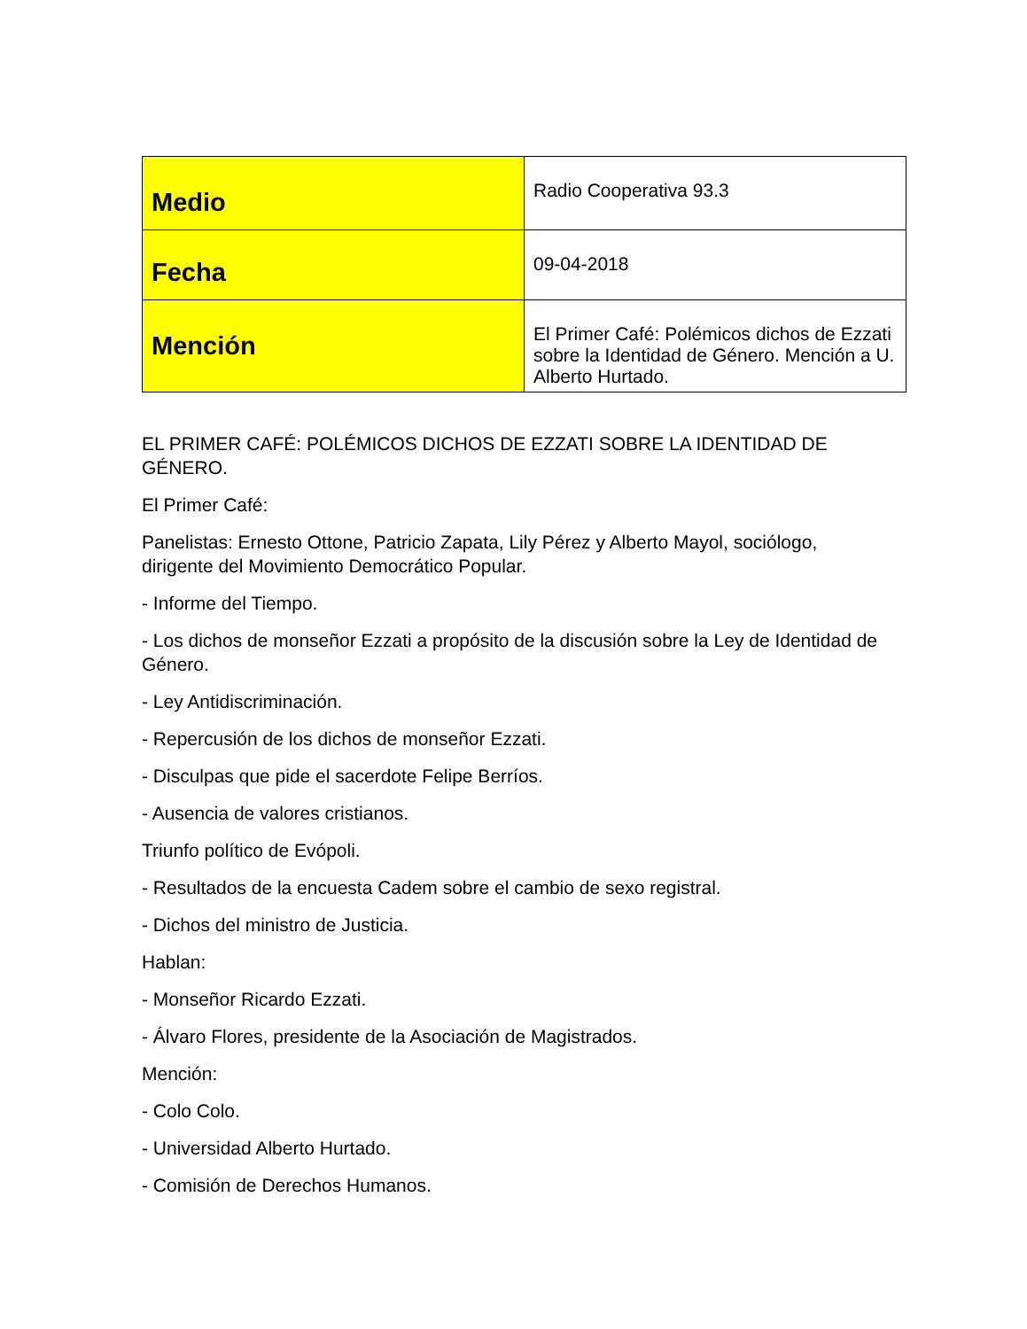| Medio | Radio Cooperativa 93.3 |
| Fecha | 09-04-2018 |
| Mención | El Primer Café: Polémicos dichos de Ezzati sobre la Identidad de Género. Mención a U. Alberto Hurtado. |
EL PRIMER CAFÉ: POLÉMICOS DICHOS DE EZZATI SOBRE LA IDENTIDAD DE GÉNERO.
El Primer Café:
Panelistas: Ernesto Ottone, Patricio Zapata, Lily Pérez y Alberto Mayol, sociólogo, dirigente del Movimiento Democrático Popular.
- Informe del Tiempo.
- Los dichos de monseñor Ezzati a propósito de la discusión sobre la Ley de Identidad de Género.
- Ley Antidiscriminación.
- Repercusión de los dichos de monseñor Ezzati.
- Disculpas que pide el sacerdote Felipe Berríos.
- Ausencia de valores cristianos.
Triunfo político de Evópoli.
- Resultados de la encuesta Cadem sobre el cambio de sexo registral.
- Dichos del ministro de Justicia.
Hablan:
- Monseñor Ricardo Ezzati.
- Álvaro Flores, presidente de la Asociación de Magistrados.
Mención:
- Colo Colo.
- Universidad Alberto Hurtado.
- Comisión de Derechos Humanos.